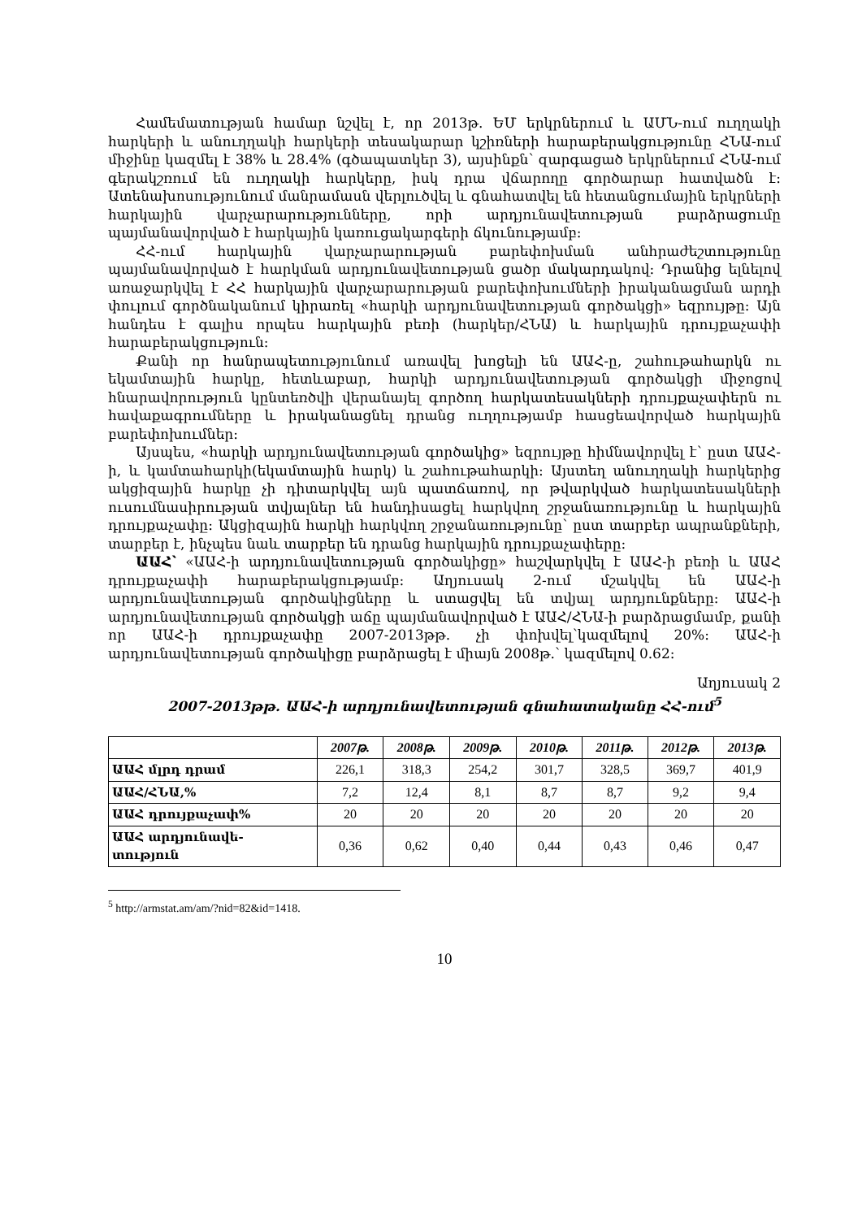Համեմատության համար նշվել է, որ 2013թ. ԵՄ երկրներում և ԱՄՆ-ում ուղղակի հարկերի և անուղղակի հարկերի տեսակարար կշիռների հարաբերակցությունը ՀՆԱ-ում միջինը կազմել է 38% և 28.4% (գծապատկեր 3), այսինքն՝ զարգացած երկրներում ՀՆԱ-ում գերակշռում են ուղղակի հարկերը, իսկ դրա վճարողը գործարար հատվածն է: Ատենախոսությունում մանրամասն վերլուծվել և գնահատվել են հետանցումային երկրների հարկային վարչարարությունները, որի արդյունավետության բարձրացումը պայմանավորված է հարկային կառուցակարգերի ճկունությամբ:
ՀՀ-ում հարկային վարչարարության բարեփոխման անհրաժեշտությունը պայմանավորված է հարկման արդյունավետության ցածր մակարդակով: Դրանից ելնելով առաջարկվել է ՀՀ հարկային վարչարարության բարեփոխումների իրականացման արդի փուլում գործնականում կիրառել «հարկի արդյունավետության գործակցի» եզրույթը: Այն հանդես է գալիս որպես հարկային բեռի (հարկեր/ՀՆԱ) և հարկային դրույքաչափի հարաբերակցություն:
Քանի որ հանրապետությունում առավել խոցելի են ԱԱՀ-ը, շահութահարկն ու եկամտային հարկը, հետևաբար, հարկի արդյունավետության գործակցի միջոցով հնարավորություն կընտեռծվի վերանայել գործող հարկատեսակների դրույքաչափերն ու հավաքագրումները և իրականացնել դրանց ուղղությամբ հասցեավորված հարկային բարեփոխումներ:
Այսպես, «հարկի արդյունավետության գործակից» եզրույթը հիմնավորվել է՝ ըստ ԱԱՀ-ի, և կամտահարկի(եկամտային հարկ) և շահութահարկի: Այստեղ անուղղակի հարկերից ակցիզային հարկը չի դիտարկվել այն պատճառով, որ թվարկված հարկատեսակների ուսումնասիրության տվյալներ են հանդիսացել հարկվող շրջանառությունը և հարկային դրույքաչափը: Ակցիզային հարկի հարկվող շրջանառությունը՝ ըստ տարբեր ապրանքների, տարբեր է, ինչպես նաև տարբեր են դրանց հարկային դրույքաչափերը:
ԱԱՀ՝ «ԱԱՀ-ի արդյունավետության գործակիցը» հաշվարկվել է ԱԱՀ-ի բեռի և ԱԱՀ դրույքաչափի հարաբերակցությամբ: Աղյուսակ 2-ում մշակվել են ԱԱՀ-ի արդյունավետության գործակիցները և ստացվել են տվյալ արդյունքները: ԱԱՀ-ի արդյունավետության գործակցի աճը պայմանավորված է ԱԱՀ/ՀՆԱ-ի բարձրացմամբ, քանի որ ԱԱՀ-ի դրույքաչափը 2007-2013թթ. չի փոխվել՝կազմելով 20%: ԱԱՀ-ի արդյունավետության գործակիցը բարձրացել է միայն 2008թ.՝ կազմելով 0.62:
Աղյուսակ 2
2007-2013թթ. ԱԱՀ-ի արդյունավետության գնահատականը ՀՀ-ում<sup>5</sup>
| | 2007թ. | 2008թ. | 2009թ. | 2010թ. | 2011թ. | 2012թ. | 2013թ. |
| --- | --- | --- | --- | --- | --- | --- | --- |
| ԱԱՀ մլրդ դրամ | 226,1 | 318,3 | 254,2 | 301,7 | 328,5 | 369,7 | 401,9 |
| ԱԱՀ/ՀՆԱ,% | 7,2 | 12,4 | 8,1 | 8,7 | 8,7 | 9,2 | 9,4 |
| ԱԱՀ դրույքաչափ% | 20 | 20 | 20 | 20 | 20 | 20 | 20 |
| ԱԱՀ արդյունավե- տություն | 0,36 | 0,62 | 0,40 | 0,44 | 0,43 | 0,46 | 0,47 |
<sup>5</sup> http://armstat.am/am/?nid=82&id=1418.
10